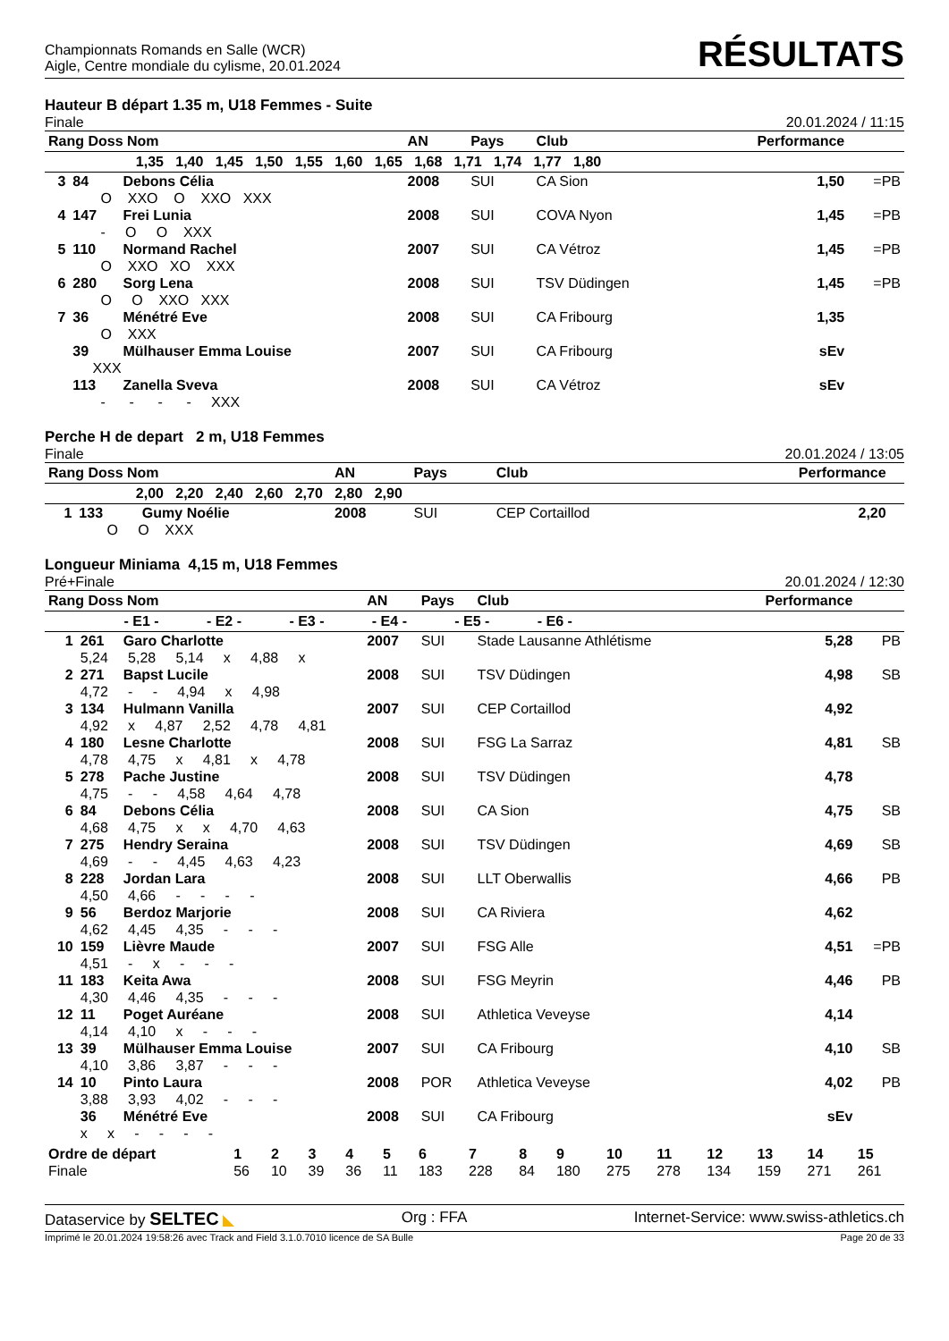Championnats Romands en Salle (WCR)
Aigle, Centre mondiale du cylisme, 20.01.2024
RÉSULTATS
Hauteur B départ 1.35 m, U18 Femmes - Suite
Finale 20.01.2024 / 11:15
| Rang Doss Nom | | | AN | Pays | Club | Performance | |
| --- | --- | --- | --- | --- | --- | --- | --- |
| 1,35 1,40 1,45 1,50 1,55 1,60 1,65 1,68 1,71 1,74 1,77 1,80 | | | | | | | |
| 3 | 84 | Debons Célia | 2008 | SUI | CA Sion | 1,50 | =PB |
| | O XXO O XXO XXX | | | | | | |
| 4 | 147 | Frei Lunia | 2008 | SUI | COVA Nyon | 1,45 | =PB |
| | - O O XXX | | | | | | |
| 5 | 110 | Normand Rachel | 2007 | SUI | CA Vétroz | 1,45 | =PB |
| | O XXO XO XXX | | | | | | |
| 6 | 280 | Sorg Lena | 2008 | SUI | TSV Düdingen | 1,45 | =PB |
| | O O XXO XXX | | | | | | |
| 7 | 36 | Ménétré Eve | 2008 | SUI | CA Fribourg | 1,35 | |
| | O XXX | | | | | | |
| | 39 | Mülhauser Emma Louise | 2007 | SUI | CA Fribourg | sEv | |
| | XXX | | | | | | |
| | 113 | Zanella Sveva | 2008 | SUI | CA Vétroz | sEv | |
| | - - - - XXX | | | | | | |
Perche H de depart 2 m, U18 Femmes
Finale 20.01.2024 / 13:05
| Rang Doss Nom | | | AN | Pays | Club | Performance | |
| --- | --- | --- | --- | --- | --- | --- | --- |
| 2,00 2,20 2,40 2,60 2,70 2,80 2,90 | | | | | | | |
| 1 | 133 | Gumy Noélie | 2008 | SUI | CEP Cortaillod | 2,20 | |
| | O O XXX | | | | | | |
Longueur Miniama 4,15 m, U18 Femmes
Pré+Finale 20.01.2024 / 12:30
| Rang Doss Nom | | | AN | Pays | Club | Performance | |
| --- | --- | --- | --- | --- | --- | --- | --- |
| - E1 - - E2 - - E3 - - E4 - - E5 - - E6 - | | | | | | | |
| 1 | 261 | Garo Charlotte | 2007 | SUI | Stade Lausanne Athlétisme | 5,28 | PB |
| | 5,24 5,28 5,14 x 4,88 x | | | | | | |
| 2 | 271 | Bapst Lucile | 2008 | SUI | TSV Düdingen | 4,98 | SB |
| | 4,72 - - 4,94 x 4,98 | | | | | | |
| 3 | 134 | Hulmann Vanilla | 2007 | SUI | CEP Cortaillod | 4,92 | |
| | 4,92 x 4,87 2,52 4,78 4,81 | | | | | | |
| 4 | 180 | Lesne Charlotte | 2008 | SUI | FSG La Sarraz | 4,81 | SB |
| | 4,78 4,75 x 4,81 x 4,78 | | | | | | |
| 5 | 278 | Pache Justine | 2008 | SUI | TSV Düdingen | 4,78 | |
| | 4,75 - - 4,58 4,64 4,78 | | | | | | |
| 6 | 84 | Debons Célia | 2008 | SUI | CA Sion | 4,75 | SB |
| | 4,68 4,75 x x 4,70 4,63 | | | | | | |
| 7 | 275 | Hendry Seraina | 2008 | SUI | TSV Düdingen | 4,69 | SB |
| | 4,69 - - 4,45 4,63 4,23 | | | | | | |
| 8 | 228 | Jordan Lara | 2008 | SUI | LLT Oberwallis | 4,66 | PB |
| | 4,50 4,66 - - - - | | | | | | |
| 9 | 56 | Berdoz Marjorie | 2008 | SUI | CA Riviera | 4,62 | |
| | 4,62 4,45 4,35 - - - | | | | | | |
| 10 | 159 | Lièvre Maude | 2007 | SUI | FSG Alle | 4,51 | =PB |
| | 4,51 - x - - - | | | | | | |
| 11 | 183 | Keita Awa | 2008 | SUI | FSG Meyrin | 4,46 | PB |
| | 4,30 4,46 4,35 - - - | | | | | | |
| 12 | 11 | Poget Auréane | 2008 | SUI | Athletica Veveyse | 4,14 | |
| | 4,14 4,10 x - - - | | | | | | |
| 13 | 39 | Mülhauser Emma Louise | 2007 | SUI | CA Fribourg | 4,10 | SB |
| | 4,10 3,86 3,87 - - - | | | | | | |
| 14 | 10 | Pinto Laura | 2008 | POR | Athletica Veveyse | 4,02 | PB |
| | 3,88 3,93 4,02 - - - | | | | | | |
| | 36 | Ménétré Eve | 2008 | SUI | CA Fribourg | sEv | |
| | x x - - - - | | | | | | |
| Ordre de départ | 1 | 2 | 3 | 4 | 5 | 6 | 7 | 8 | 9 | 10 | 11 | 12 | 13 | 14 | 15 |
| Finale | 56 | 10 | 39 | 36 | 11 | 183 | 228 | 84 | 180 | 275 | 278 | 134 | 159 | 271 | 261 |
Dataservice by SELTEC ◣ Org : FFA Internet-Service: www.swiss-athletics.ch
Imprimé le 20.01.2024 19:58:26 avec Track and Field 3.1.0.7010 licence de SA Bulle Page 20 de 33